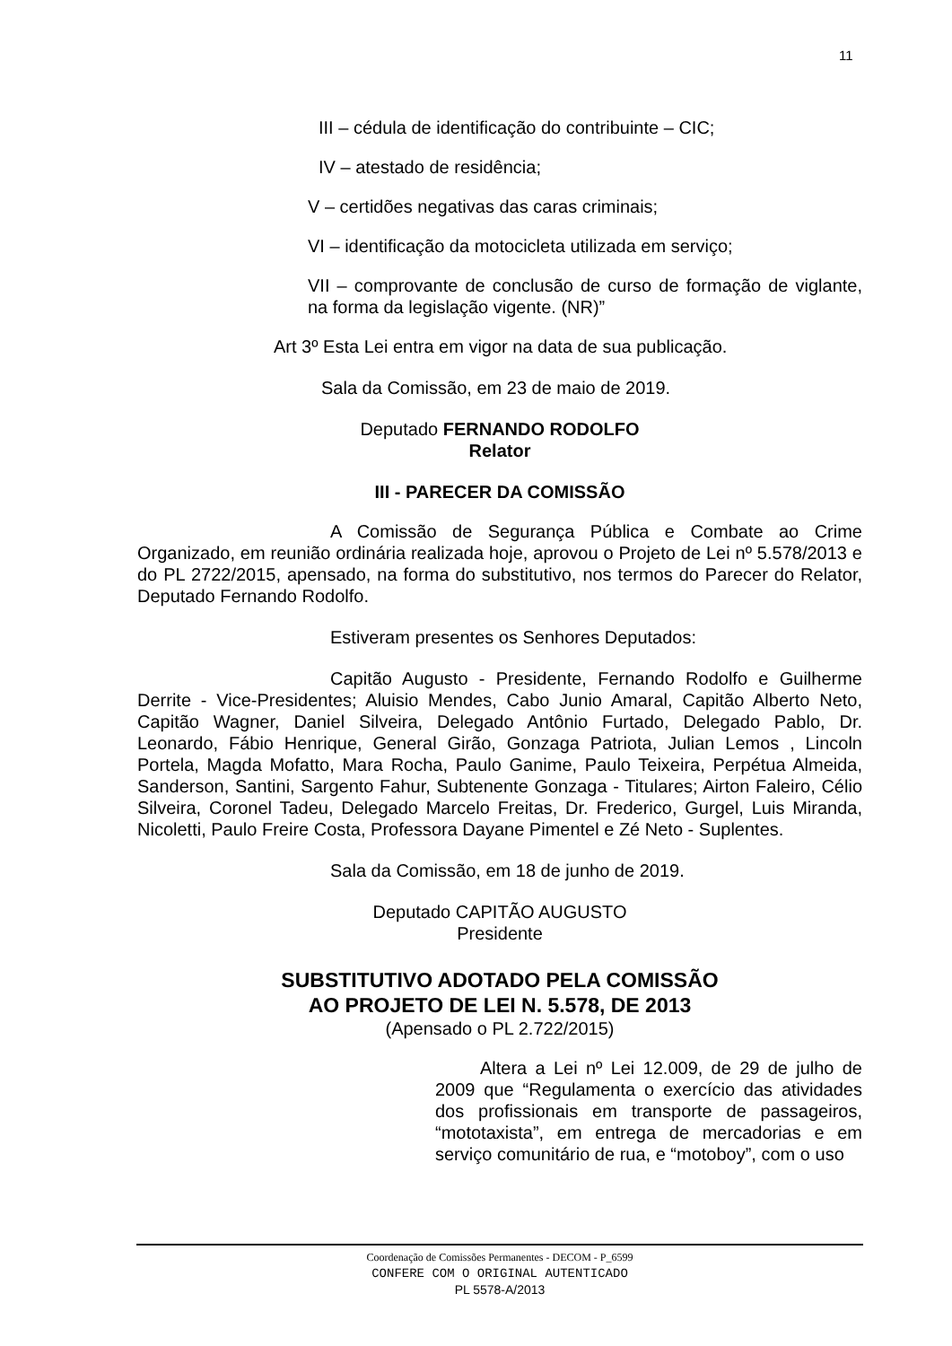11
III – cédula de identificação do contribuinte – CIC;
IV – atestado de residência;
V – certidões negativas das caras criminais;
VI – identificação da motocicleta utilizada em serviço;
VII – comprovante de conclusão de curso de formação de viglante, na forma da legislação vigente. (NR)”
Art 3º Esta Lei entra em vigor na data de sua publicação.
Sala da Comissão, em 23 de maio de 2019.
Deputado FERNANDO RODOLFO
Relator
III - PARECER DA COMISSÃO
A Comissão de Segurança Pública e Combate ao Crime Organizado, em reunião ordinária realizada hoje, aprovou o Projeto de Lei nº 5.578/2013 e do PL 2722/2015, apensado, na forma do substitutivo, nos termos do Parecer do Relator, Deputado Fernando Rodolfo.
Estiveram presentes os Senhores Deputados:
Capitão Augusto - Presidente, Fernando Rodolfo e Guilherme Derrite - Vice-Presidentes; Aluisio Mendes, Cabo Junio Amaral, Capitão Alberto Neto, Capitão Wagner, Daniel Silveira, Delegado Antônio Furtado, Delegado Pablo, Dr. Leonardo, Fábio Henrique, General Girão, Gonzaga Patriota, Julian Lemos , Lincoln Portela, Magda Mofatto, Mara Rocha, Paulo Ganime, Paulo Teixeira, Perpétua Almeida, Sanderson, Santini, Sargento Fahur, Subtenente Gonzaga - Titulares; Airton Faleiro, Célio Silveira, Coronel Tadeu, Delegado Marcelo Freitas, Dr. Frederico, Gurgel, Luis Miranda, Nicoletti, Paulo Freire Costa, Professora Dayane Pimentel e Zé Neto - Suplentes.
Sala da Comissão, em 18 de junho de 2019.
Deputado CAPITÃO AUGUSTO
Presidente
SUBSTITUTIVO ADOTADO PELA COMISSÃO
AO PROJETO DE LEI N. 5.578, DE 2013
(Apensado o PL 2.722/2015)
Altera a Lei nº Lei 12.009, de 29 de julho de 2009 que “Regulamenta o exercício das atividades dos profissionais em transporte de passageiros, “mototaxista”, em entrega de mercadorias e em serviço comunitário de rua, e “motoboy”, com o uso
Coordenação de Comissões Permanentes - DECOM - P_6599
CONFERE COM O ORIGINAL AUTENTICADO
PL 5578-A/2013